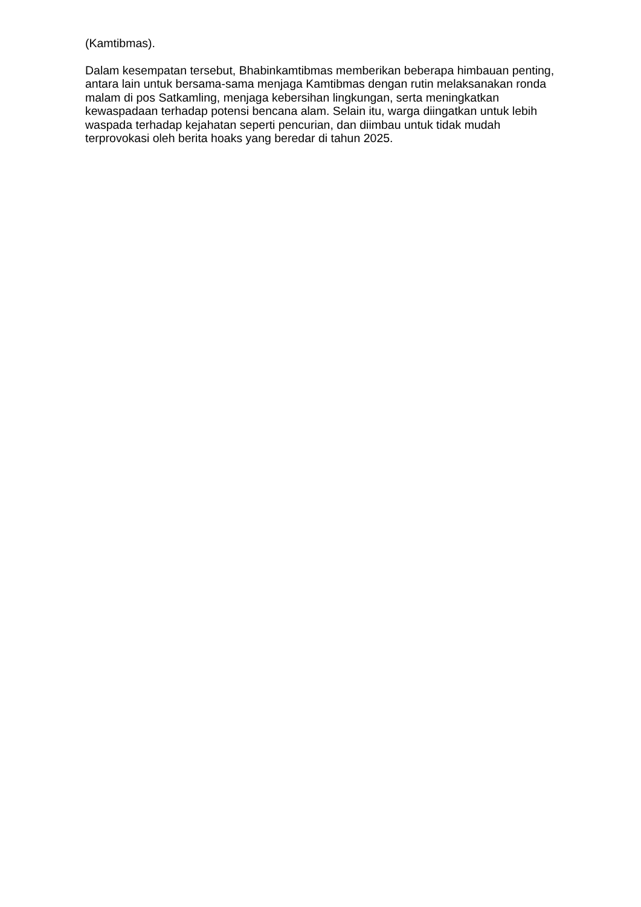(Kamtibmas).
Dalam kesempatan tersebut, Bhabinkamtibmas memberikan beberapa himbauan penting, antara lain untuk bersama-sama menjaga Kamtibmas dengan rutin melaksanakan ronda malam di pos Satkamling, menjaga kebersihan lingkungan, serta meningkatkan kewaspadaan terhadap potensi bencana alam. Selain itu, warga diingatkan untuk lebih waspada terhadap kejahatan seperti pencurian, dan diimbau untuk tidak mudah terprovokasi oleh berita hoaks yang beredar di tahun 2025.